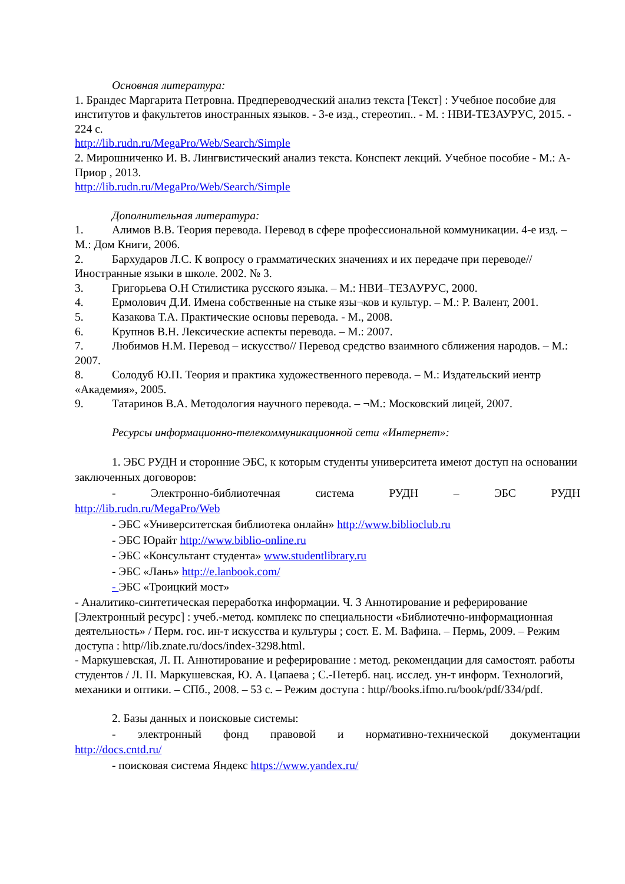Основная литература:
1. Брандес Маргарита Петровна. Предпереводческий анализ текста [Текст] : Учебное пособие для институтов и факультетов иностранных языков. - 3-е изд., стереотип.. - М. : НВИ-ТЕЗАУРУС, 2015. - 224 с.
http://lib.rudn.ru/MegaPro/Web/Search/Simple
2. Мирошниченко И. В. Лингвистический анализ текста. Конспект лекций. Учебное пособие - М.: А-Приор , 2013.
http://lib.rudn.ru/MegaPro/Web/Search/Simple
Дополнительная литература:
1. Алимов В.В. Теория перевода. Перевод в сфере профессиональной коммуникации. 4-е изд. – М.: Дом Книги, 2006.
2. Бархударов Л.С. К вопросу о грамматических значениях и их передаче при переводе//Иностранные языки в школе. 2002. № 3.
3. Григорьева О.Н Стилистика русского языка. – М.: НВИ–ТЕЗАУРУС, 2000.
4. Ермолович Д.И. Имена собственные на стыке язы¬ков и культур. – М.: Р. Валент, 2001.
5. Казакова Т.А. Практические основы перевода. - М., 2008.
6. Крупнов В.Н. Лексические аспекты перевода. – М.: 2007.
7. Любимов Н.М. Перевод – искусство// Перевод средство взаимного сближения народов. – М.: 2007.
8. Солодуб Ю.П. Теория и практика художественного перевода. – М.: Издательский иентр «Академия», 2005.
9. Татаринов В.А. Методология научного перевода. – ¬М.: Московский лицей, 2007.
Ресурсы информационно-телекоммуникационной сети «Интернет»:
1. ЭБС РУДН и сторонние ЭБС, к которым студенты университета имеют доступ на основании заключенных договоров:
- Электронно-библиотечная система РУДН – ЭБС РУДН
http://lib.rudn.ru/MegaPro/Web
- ЭБС «Университетская библиотека онлайн» http://www.biblioclub.ru
- ЭБС Юрайт http://www.biblio-online.ru
- ЭБС «Консультант студента» www.studentlibrary.ru
- ЭБС «Лань» http://e.lanbook.com/
- ЭБС «Троицкий мост»
- Аналитико-синтетическая переработка информации. Ч. 3 Аннотирование и реферирование [Электронный ресурс] : учеб.-метод. комплекс по специальности «Библиотечно-информационная деятельность» / Перм. гос. ин-т искусства и культуры ; сост. Е. М. Вафина. – Пермь, 2009. – Режим доступа : http//lib.znate.ru/docs/index-3298.html.
- Маркушевская, Л. П. Аннотирование и реферирование : метод. рекомендации для самостоят. работы студентов / Л. П. Маркушевская, Ю. А. Цапаева ; С.-Петерб. нац. исслед. ун-т информ. Технологий, механики и оптики. – СПб., 2008. – 53 с. – Режим доступа : http//books.ifmo.ru/book/pdf/334/pdf.
2. Базы данных и поисковые системы:
- электронный фонд правовой и нормативно-технической документации
http://docs.cntd.ru/
- поисковая система Яндекс https://www.yandex.ru/